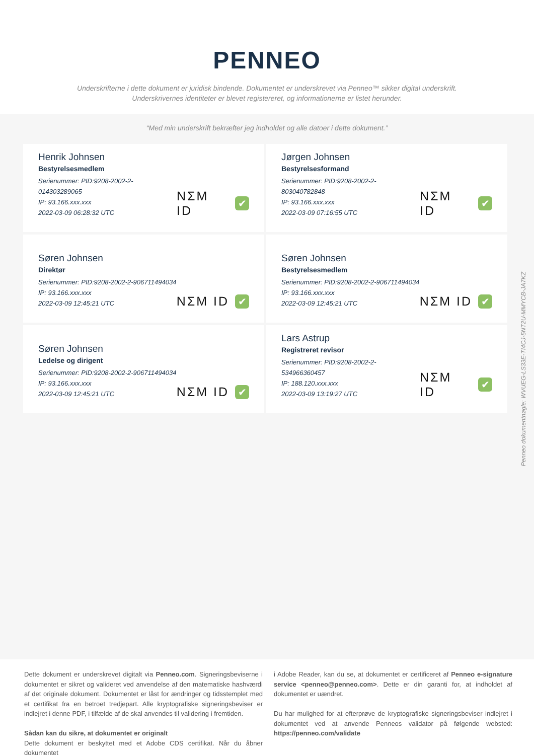PENNEO
Underskrifterne i dette dokument er juridisk bindende. Dokumentet er underskrevet via Penneo™ sikker digital underskrift.
Underskrivernes identiteter er blevet registereret, og informationerne er listet herunder.
“Med min underskrift bekræfter jeg indholdet og alle datoer i dette dokument.”
Henrik Johnsen
Bestyrelsesmedlem
Serienummer: PID:9208-2002-2-014303289065
IP: 93.166.xxx.xxx
2022-03-09 06:28:32 UTC
NΣM ID ✔
Jørgen Johnsen
Bestyrelsesformand
Serienummer: PID:9208-2002-2-803040782848
IP: 93.166.xxx.xxx
2022-03-09 07:16:55 UTC
NΣM ID ✔
Søren Johnsen
Direktør
Serienummer: PID:9208-2002-2-906711494034
IP: 93.166.xxx.xxx
2022-03-09 12:45:21 UTC
NΣM ID ✔
Søren Johnsen
Bestyrelsesmedlem
Serienummer: PID:9208-2002-2-906711494034
IP: 93.166.xxx.xxx
2022-03-09 12:45:21 UTC
NΣM ID ✔
Søren Johnsen
Ledelse og dirigent
Serienummer: PID:9208-2002-2-906711494034
IP: 93.166.xxx.xxx
2022-03-09 12:45:21 UTC
NΣM ID ✔
Lars Astrup
Registreret revisor
Serienummer: PID:9208-2002-2-534966360457
IP: 188.120.xxx.xxx
2022-03-09 13:19:27 UTC
NΣM ID ✔
Penneo dokumentnøgle: WVUEG-LS33E-TI4CJ-5NT2U-MMYCB-JA7KZ
Dette dokument er underskrevet digitalt via Penneo.com. Signeringsbeviserne i dokumentet er sikret og valideret ved anvendelse af den matematiske hashværdi af det originale dokument. Dokumentet er låst for ændringer og tidsstemplet med et certifikat fra en betroet tredjepart. Alle kryptografiske signeringsbeviser er indlejret i denne PDF, i tilfælde af de skal anvendes til validering i fremtiden.
Sådan kan du sikre, at dokumentet er originalt
Dette dokument er beskyttet med et Adobe CDS certifikat. Når du åbner dokumentet
i Adobe Reader, kan du se, at dokumentet er certificeret af Penneo e-signature service <penneo@penneo.com>. Dette er din garanti for, at indholdet af dokumentet er uændret.
Du har mulighed for at efterprøve de kryptografiske signeringsbeviser indlejret i dokumentet ved at anvende Penneos validator på følgende websted: https://penneo.com/validate